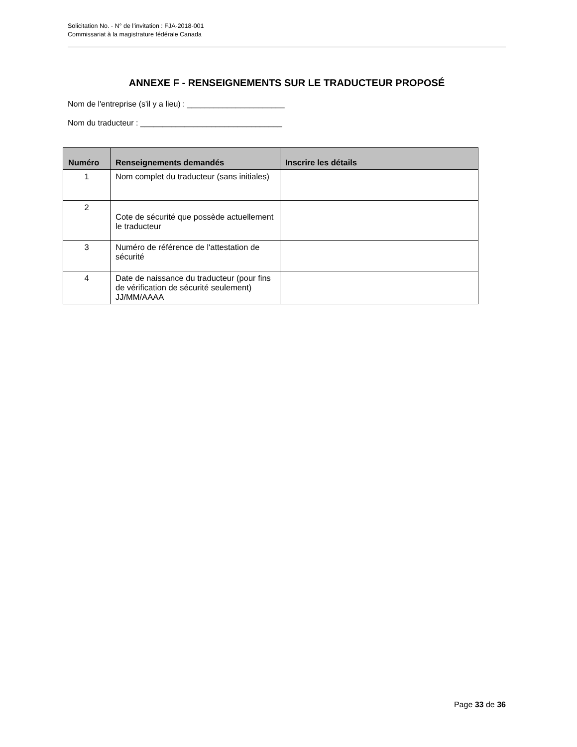Solicitation No. - N° de l'invitation : FJA-2018-001
Commissariat à la magistrature fédérale Canada
ANNEXE F - RENSEIGNEMENTS SUR LE TRADUCTEUR PROPOSÉ
Nom de l'entreprise (s'il y a lieu) : ______________________
Nom du traducteur : ________________________________
| Numéro | Renseignements demandés | Inscrire les détails |
| --- | --- | --- |
| 1 | Nom complet du traducteur (sans initiales) | |
| 2 | Cote de sécurité que possède actuellement le traducteur | |
| 3 | Numéro de référence de l'attestation de sécurité | |
| 4 | Date de naissance du traducteur (pour fins de vérification de sécurité seulement) JJ/MM/AAAA | |
Page 33 de 36